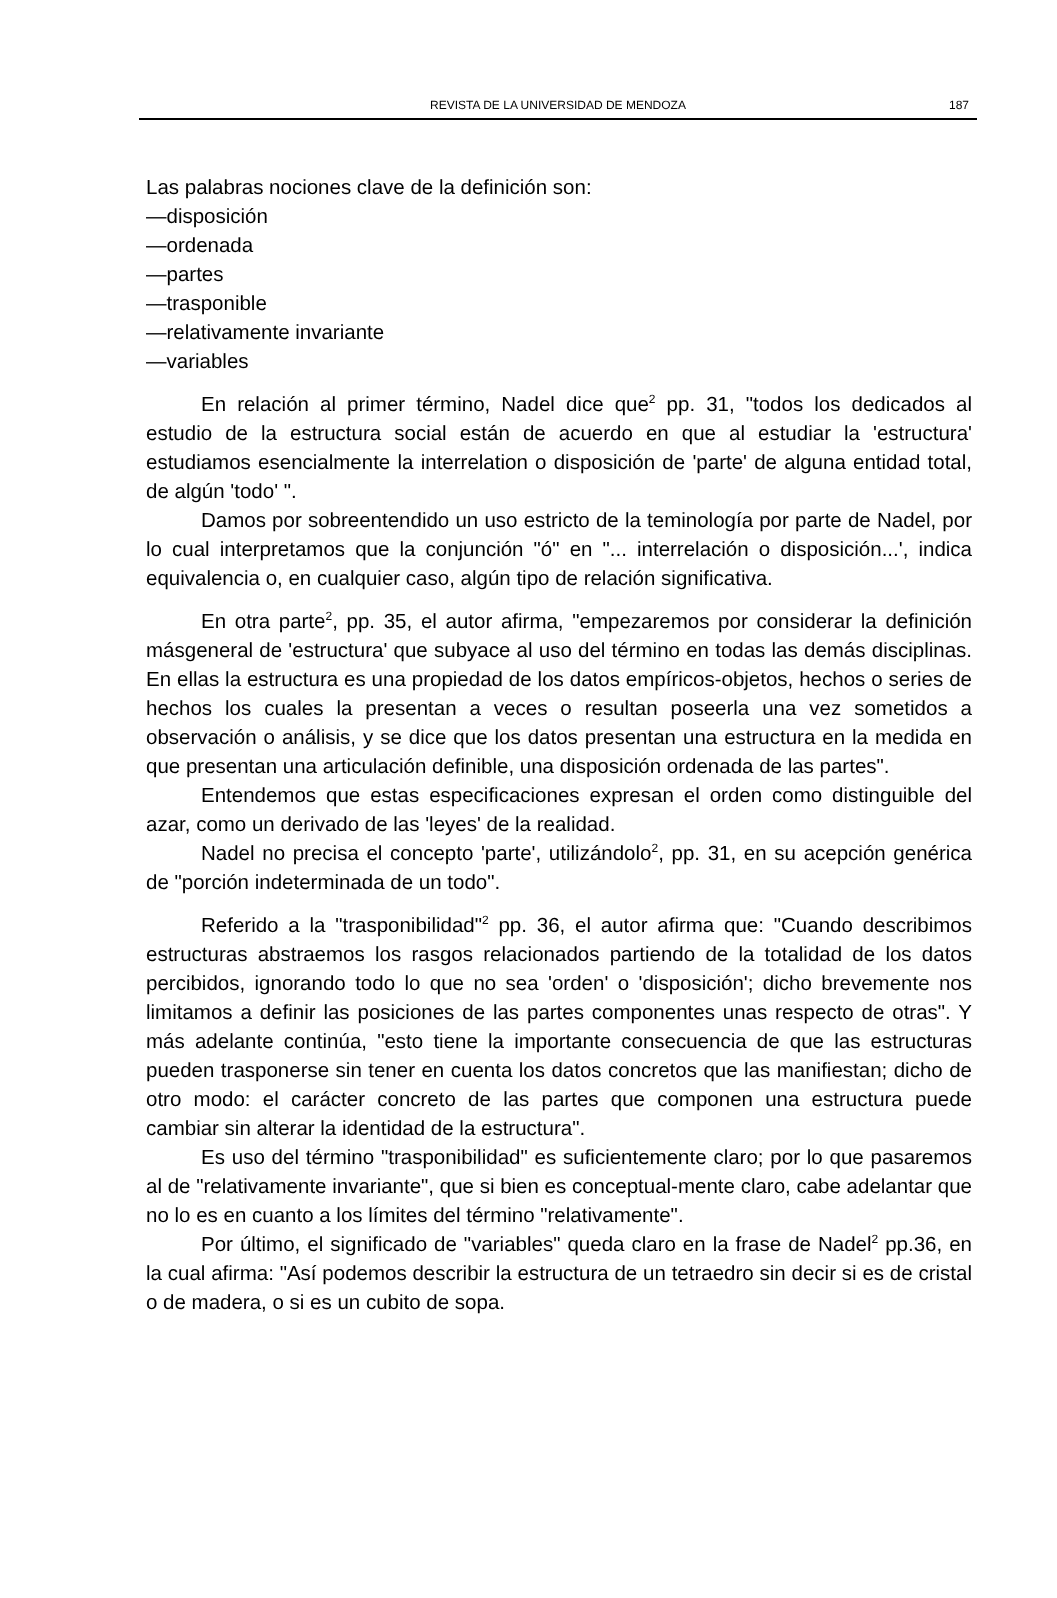REVISTA DE LA UNIVERSIDAD DE MENDOZA 187
Las palabras nociones clave de la definición son:
—disposición
—ordenada
—partes
—trasponible
—relativamente invariante
—variables
En relación al primer término, Nadel dice que<sup>2</sup> pp. 31, "todos los dedicados al estudio de la estructura social están de acuerdo en que al estudiar la 'estructura' estudiamos esencialmente la interrelation o disposición de 'parte' de alguna entidad total, de algún 'todo' ".
Damos por sobreentendido un uso estricto de la teminología por parte de Nadel, por lo cual interpretamos que la conjunción "ó" en "... interrelación o disposición...', indica equivalencia o, en cualquier caso, algún tipo de relación significativa.
En otra parte<sup>2</sup>, pp. 35, el autor afirma, "empezaremos por considerar la definición másgeneral de 'estructura' que subyace al uso del término en todas las demás disciplinas. En ellas la estructura es una propiedad de los datos empíricos-objetos, hechos o series de hechos los cuales la presentan a veces o resultan poseerla una vez sometidos a observación o análisis, y se dice que los datos presentan una estructura en la medida en que presentan una articulación definible, una disposición ordenada de las partes".
Entendemos que estas especificaciones expresan el orden como distinguible del azar, como un derivado de las 'leyes' de la realidad.
Nadel no precisa el concepto 'parte', utilizándolo<sup>2</sup>, pp. 31, en su acepción genérica de "porción indeterminada de un todo".
Referido a la "trasponibilidad"<sup>2</sup> pp. 36, el autor afirma que: "Cuando describimos estructuras abstraemos los rasgos relacionados partiendo de la totalidad de los datos percibidos, ignorando todo lo que no sea 'orden' o 'disposición'; dicho brevemente nos limitamos a definir las posiciones de las partes componentes unas respecto de otras". Y más adelante continúa, "esto tiene la importante consecuencia de que las estructuras pueden trasponerse sin tener en cuenta los datos concretos que las manifiestan; dicho de otro modo: el carácter concreto de las partes que componen una estructura puede cambiar sin alterar la identidad de la estructura".
Es uso del término "trasponibilidad" es suficientemente claro; por lo que pasaremos al de "relativamente invariante", que si bien es conceptual-mente claro, cabe adelantar que no lo es en cuanto a los límites del término "relativamente".
Por último, el significado de "variables" queda claro en la frase de Nadel<sup>2</sup> pp.36, en la cual afirma: "Así podemos describir la estructura de un tetraedro sin decir si es de cristal o de madera, o si es un cubito de sopa.